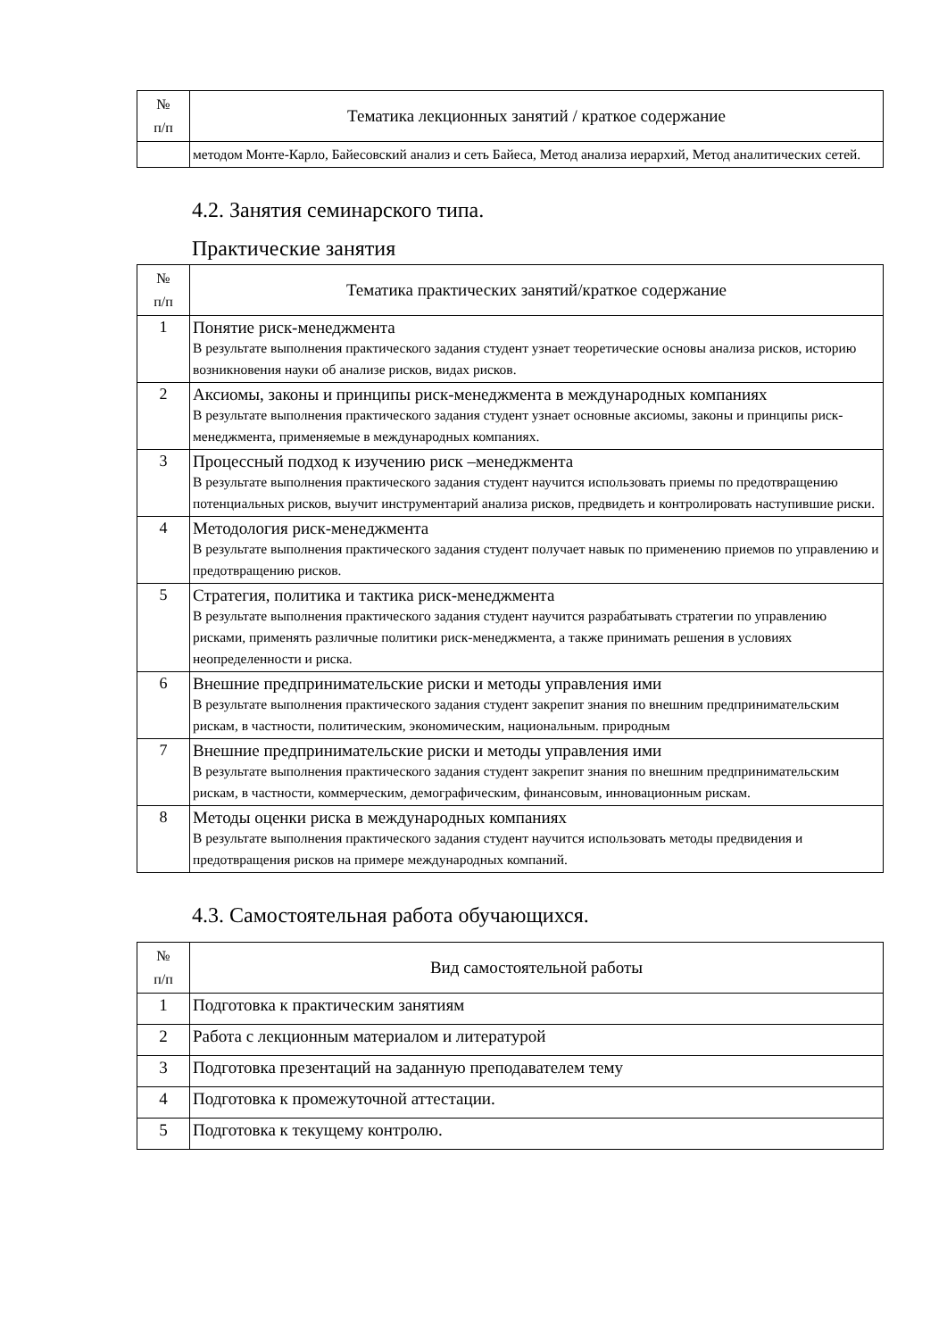| № п/п | Тематика лекционных занятий / краткое содержание |
| --- | --- |
| | методом Монте-Карло, Байесовский анализ и сеть Байеса, Метод анализа иерархий, Метод аналитических сетей. |
4.2. Занятия семинарского типа.
Практические занятия
| № п/п | Тематика практических занятий/краткое содержание |
| --- | --- |
| 1 | Понятие риск-менеджмента В результате выполнения практического задания студент узнает теоретические основы анализа рисков, историю возникновения науки об анализе рисков, видах рисков. |
| 2 | Аксиомы, законы и принципы риск-менеджмента в международных компаниях В результате выполнения практического задания студент узнает основные аксиомы, законы и принципы риск-менеджмента, применяемые в международных компаниях. |
| 3 | Процессный подход к изучению риск –менеджмента В результате выполнения практического задания студент научится использовать приемы по предотвращению потенциальных рисков, выучит инструментарий анализа рисков, предвидеть и контролировать наступившие риски. |
| 4 | Методология риск-менеджмента В результате выполнения практического задания студент получает навык по применению приемов по управлению и предотвращению рисков. |
| 5 | Стратегия, политика и тактика риск-менеджмента В результате выполнения практического задания студент научится разрабатывать стратегии по управлению рисками, применять различные политики риск-менеджмента, а также принимать решения в условиях неопределенности и риска. |
| 6 | Внешние предпринимательские риски и методы управления ими В результате выполнения практического задания студент закрепит знания по внешним предпринимательским рискам, в частности, политическим, экономическим, национальным. природным |
| 7 | Внешние предпринимательские риски и методы управления ими В результате выполнения практического задания студент закрепит знания по внешним предпринимательским рискам, в частности, коммерческим, демографическим, финансовым, инновационным рискам. |
| 8 | Методы оценки риска в международных компаниях В результате выполнения практического задания студент научится использовать методы предвидения и предотвращения рисков на примере международных компаний. |
4.3. Самостоятельная работа обучающихся.
| № п/п | Вид самостоятельной работы |
| --- | --- |
| 1 | Подготовка к практическим занятиям |
| 2 | Работа с лекционным материалом и литературой |
| 3 | Подготовка презентаций на заданную преподавателем тему |
| 4 | Подготовка к промежуточной аттестации. |
| 5 | Подготовка к текущему контролю. |